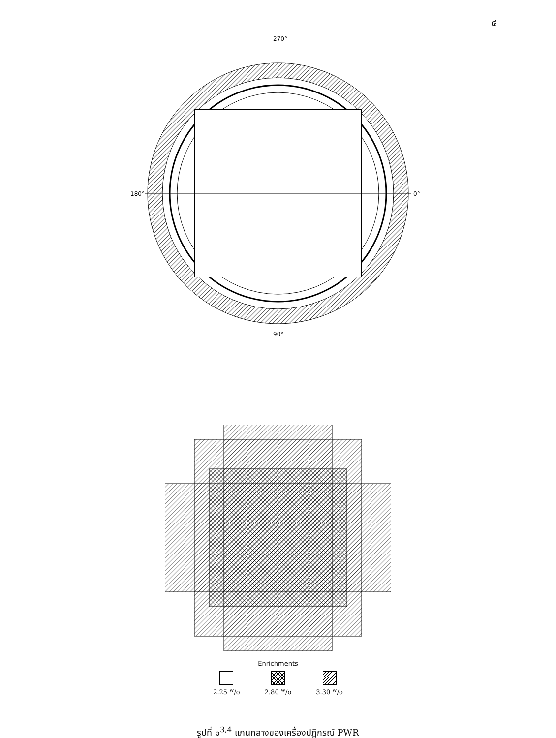๔
270°
180°
0°
90°
Enrichments
2.25 <sup>w</sup>/o 2.80 <sup>w</sup>/o 3.30 <sup>w</sup>/o
รูปที่ ๑<sup>3,4</sup> แกนกลางของเครื่องปฏิกรณ์ PWR